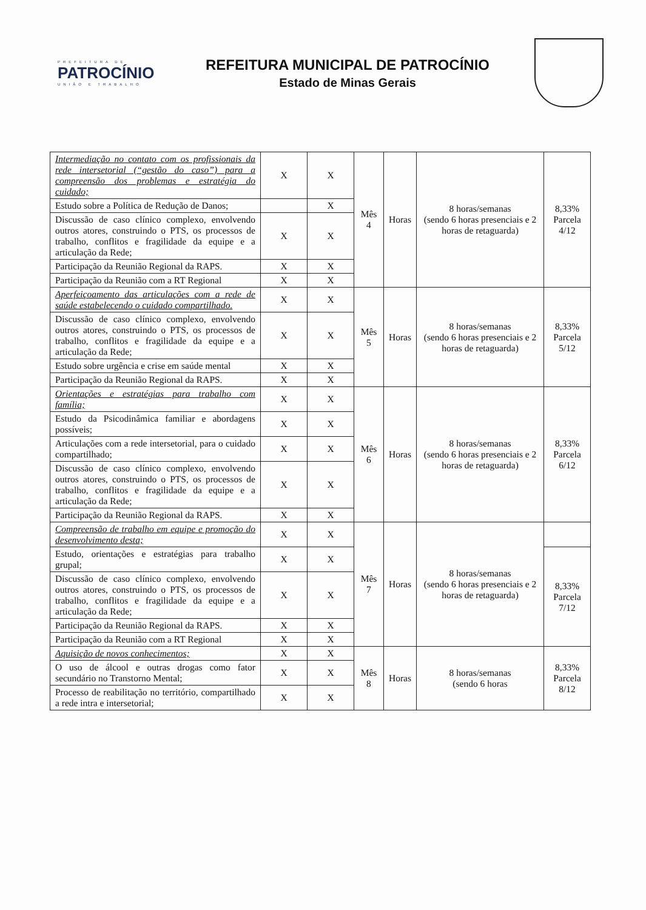PREFEITURA DE
PATROCÍNIO
UNIÃO E TRABALHO
REFEITURA MUNICIPAL DE PATROCÍNIO
Estado de Minas Gerais
| Intermediação no contato com os profissionais da rede intersetorial (“gestão do caso”) para a compreensão dos problemas e estratégia do cuidado; | X | X | Mês 4 | Horas | 8 horas/semanas (sendo 6 horas presenciais e 2 horas de retaguarda) | 8,33% Parcela 4/12 |
| Estudo sobre a Política de Redução de Danos; | | X | | | | |
| Discussão de caso clínico complexo, envolvendo outros atores, construindo o PTS, os processos de trabalho, conflitos e fragilidade da equipe e a articulação da Rede; | X | X | | | | |
| Participação da Reunião Regional da RAPS. | X | X | | | | |
| Participação da Reunião com a RT Regional | X | X | | | | |
| Aperfeiçoamento das articulações com a rede de saúde estabelecendo o cuidado compartilhado. | X | X | Mês 5 | Horas | 8 horas/semanas (sendo 6 horas presenciais e 2 horas de retaguarda) | 8,33% Parcela 5/12 |
| Discussão de caso clínico complexo, envolvendo outros atores, construindo o PTS, os processos de trabalho, conflitos e fragilidade da equipe e a articulação da Rede; | X | X | | | | |
| Estudo sobre urgência e crise em saúde mental | X | X | | | | |
| Participação da Reunião Regional da RAPS. | X | X | | | | |
| Orientações e estratégias para trabalho com família; | X | X | Mês 6 | Horas | 8 horas/semanas (sendo 6 horas presenciais e 2 horas de retaguarda) | 8,33% Parcela 6/12 |
| Estudo da Psicodinâmica familiar e abordagens possíveis; | X | X | | | | |
| Articulações com a rede intersetorial, para o cuidado compartilhado; | X | X | | | | |
| Discussão de caso clínico complexo, envolvendo outros atores, construindo o PTS, os processos de trabalho, conflitos e fragilidade da equipe e a articulação da Rede; | X | X | | | | |
| Participação da Reunião Regional da RAPS. | X | X | | | | |
| Compreensão de trabalho em equipe e promoção do desenvolvimento desta; | X | X | Mês 7 | Horas | 8 horas/semanas (sendo 6 horas presenciais e 2 horas de retaguarda) | |
| Estudo, orientações e estratégias para trabalho grupal; | X | X | | | | 8,33% Parcela 7/12 |
| Discussão de caso clínico complexo, envolvendo outros atores, construindo o PTS, os processos de trabalho, conflitos e fragilidade da equipe e a articulação da Rede; | X | X | | | | |
| Participação da Reunião Regional da RAPS. | X | X | | | | |
| Participação da Reunião com a RT Regional | X | X | | | | |
| Aquisição de novos conhecimentos; | X | X | Mês 8 | Horas | 8 horas/semanas (sendo 6 horas | 8,33% Parcela 8/12 |
| O uso de álcool e outras drogas como fator secundário no Transtorno Mental; | X | X | | | | |
| Processo de reabilitação no território, compartilhado a rede intra e intersetorial; | X | X | | | | |